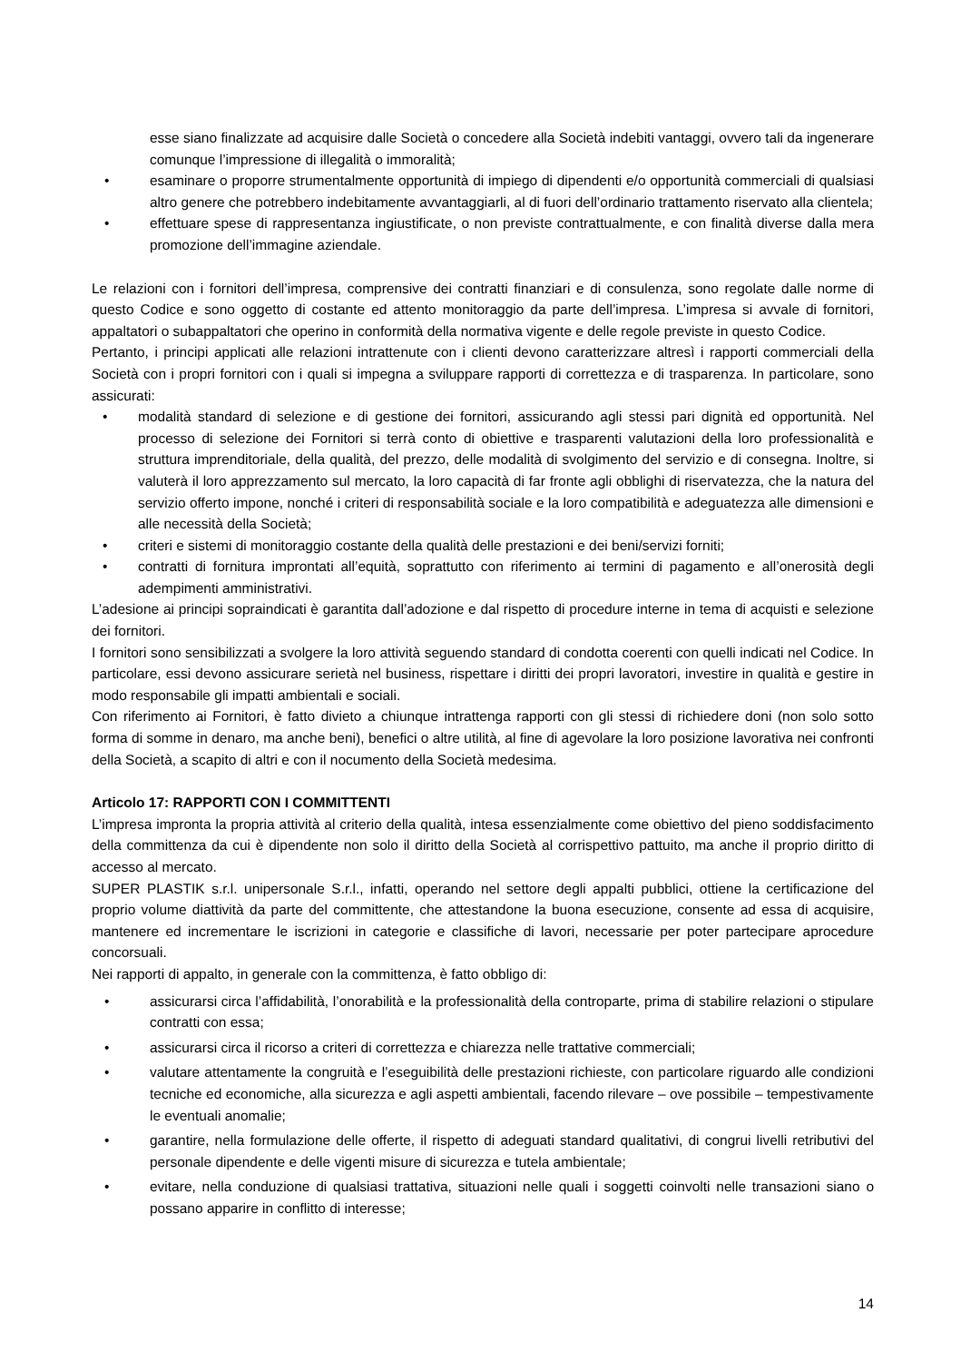esse siano finalizzate ad acquisire dalle Società o concedere alla Società indebiti vantaggi, ovvero tali da ingenerare comunque l’impressione di illegalità o immoralità;
• esaminare o proporre strumentalmente opportunità di impiego di dipendenti e/o opportunità commerciali di qualsiasi altro genere che potrebbero indebitamente avvantaggiarli, al di fuori dell’ordinario trattamento riservato alla clientela;
• effettuare spese di rappresentanza ingiustificate, o non previste contrattualmente, e con finalità diverse dalla mera promozione dell’immagine aziendale.
Le relazioni con i fornitori dell’impresa, comprensive dei contratti finanziari e di consulenza, sono regolate dalle norme di questo Codice e sono oggetto di costante ed attento monitoraggio da parte dell’impresa. L’impresa si avvale di fornitori, appaltatori o subappaltatori che operino in conformità della normativa vigente e delle regole previste in questo Codice.
Pertanto, i principi applicati alle relazioni intrattenute con i clienti devono caratterizzare altresì i rapporti commerciali della Società con i propri fornitori con i quali si impegna a sviluppare rapporti di correttezza e di trasparenza. In particolare, sono assicurati:
• modalità standard di selezione e di gestione dei fornitori, assicurando agli stessi pari dignità ed opportunità. Nel processo di selezione dei Fornitori si terrà conto di obiettive e trasparenti valutazioni della loro professionalità e struttura imprenditoriale, della qualità, del prezzo, delle modalità di svolgimento del servizio e di consegna. Inoltre, si valuterà il loro apprezzamento sul mercato, la loro capacità di far fronte agli obblighi di riservatezza, che la natura del servizio offerto impone, nonché i criteri di responsabilità sociale e la loro compatibilità e adeguatezza alle dimensioni e alle necessità della Società;
• criteri e sistemi di monitoraggio costante della qualità delle prestazioni e dei beni/servizi forniti;
• contratti di fornitura improntati all’equità, soprattutto con riferimento ai termini di pagamento e all’onerosità degli adempimenti amministrativi.
L’adesione ai principi sopraindicati è garantita dall’adozione e dal rispetto di procedure interne in tema di acquisti e selezione dei fornitori.
I fornitori sono sensibilizzati a svolgere la loro attività seguendo standard di condotta coerenti con quelli indicati nel Codice. In particolare, essi devono assicurare serietà nel business, rispettare i diritti dei propri lavoratori, investire in qualità e gestire in modo responsabile gli impatti ambientali e sociali.
Con riferimento ai Fornitori, è fatto divieto a chiunque intrattenga rapporti con gli stessi di richiedere doni (non solo sotto forma di somme in denaro, ma anche beni), benefici o altre utilità, al fine di agevolare la loro posizione lavorativa nei confronti della Società, a scapito di altri e con il nocumento della Società medesima.
Articolo 17: RAPPORTI CON I COMMITTENTI
L’impresa impronta la propria attività al criterio della qualità, intesa essenzialmente come obiettivo del pieno soddisfacimento della committenza da cui è dipendente non solo il diritto della Società al corrispettivo pattuito, ma anche il proprio diritto di accesso al mercato.
SUPER PLASTIK s.r.l. unipersonale S.r.l., infatti, operando nel settore degli appalti pubblici, ottiene la certificazione del proprio volume diattività da parte del committente, che attestandone la buona esecuzione, consente ad essa di acquisire, mantenere ed incrementare le iscrizioni in categorie e classifiche di lavori, necessarie per poter partecipare aprocedure concorsuali.
Nei rapporti di appalto, in generale con la committenza, è fatto obbligo di:
• assicurarsi circa l’affidabilità, l’onorabilità e la professionalità della controparte, prima di stabilire relazioni o stipulare contratti con essa;
• assicurarsi circa il ricorso a criteri di correttezza e chiarezza nelle trattative commerciali;
• valutare attentamente la congruità e l’eseguibilità delle prestazioni richieste, con particolare riguardo alle condizioni tecniche ed economiche, alla sicurezza e agli aspetti ambientali, facendo rilevare – ove possibile – tempestivamente le eventuali anomalie;
• garantire, nella formulazione delle offerte, il rispetto di adeguati standard qualitativi, di congrui livelli retributivi del personale dipendente e delle vigenti misure di sicurezza e tutela ambientale;
• evitare, nella conduzione di qualsiasi trattativa, situazioni nelle quali i soggetti coinvolti nelle transazioni siano o possano apparire in conflitto di interesse;
14